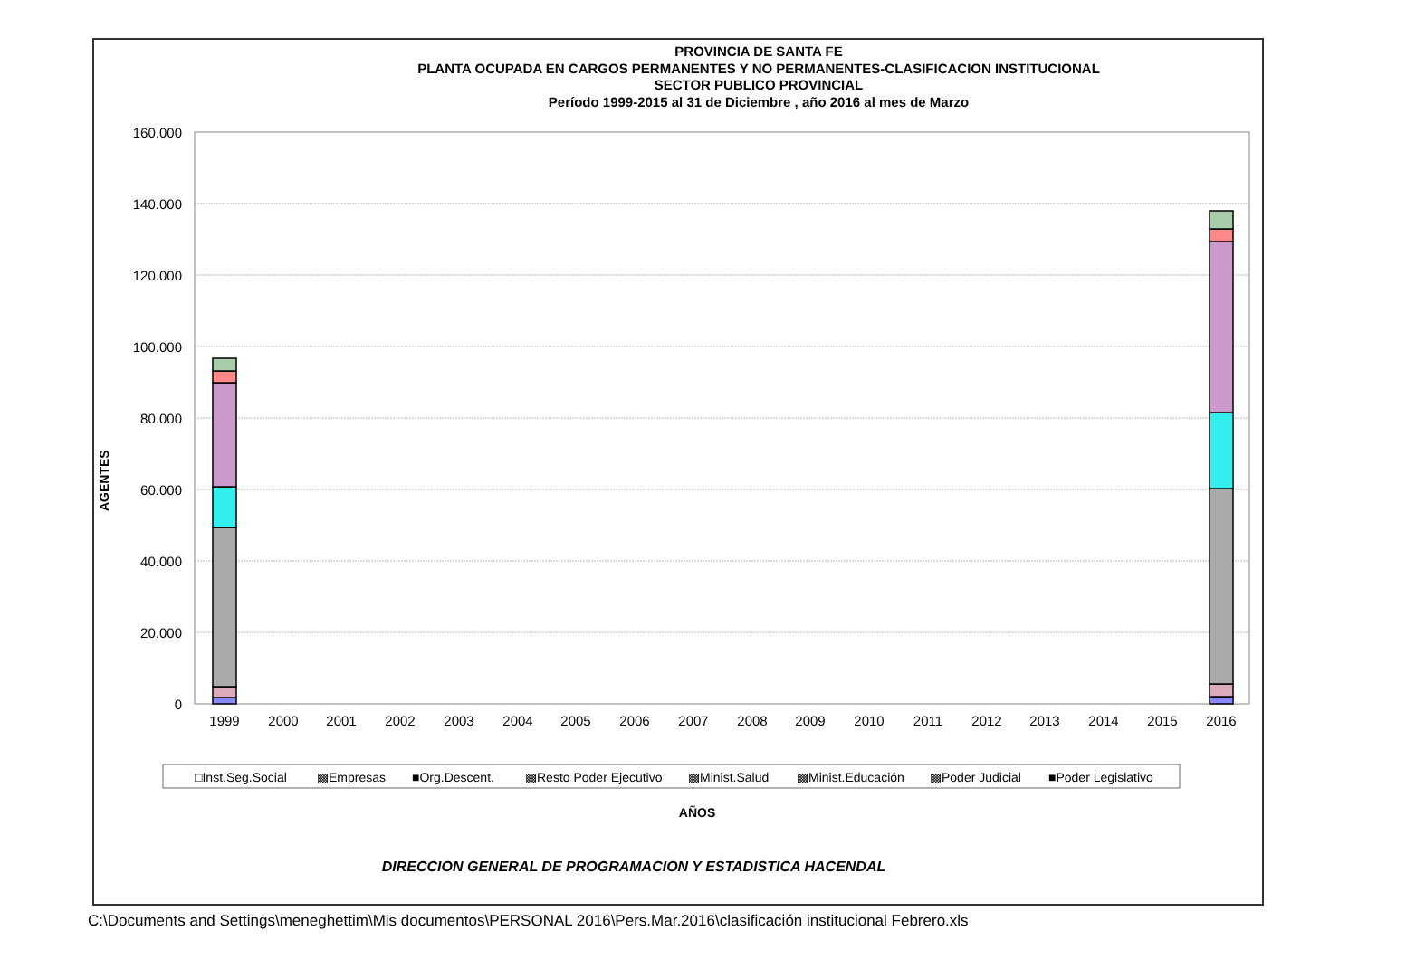PROVINCIA DE SANTA FE
PLANTA OCUPADA EN CARGOS PERMANENTES Y NO PERMANENTES-CLASIFICACION INSTITUCIONAL
SECTOR PUBLICO PROVINCIAL
Período 1999-2015 al 31 de Diciembre , año 2016 al mes de Marzo
160.000
140.000
120.000
100.000
80.000
60.000
40.000
20.000
0
AGENTES
1999
2000
2001
2002
2003
2004
2005
2006
2007
2008
2009
2010
2011
2012
2013
2014
2015
2016
□Inst.Seg.Social
▩Empresas
■Org.Descent.
▩Resto Poder Ejecutivo
▩Minist.Salud
▩Minist.Educación
▩Poder Judicial
■Poder Legislativo
AÑOS
DIRECCION GENERAL DE PROGRAMACION Y ESTADISTICA HACENDAL
C:\Documents and Settings\meneghettim\Mis documentos\PERSONAL 2016\Pers.Mar.2016\clasificación institucional Febrero.xls